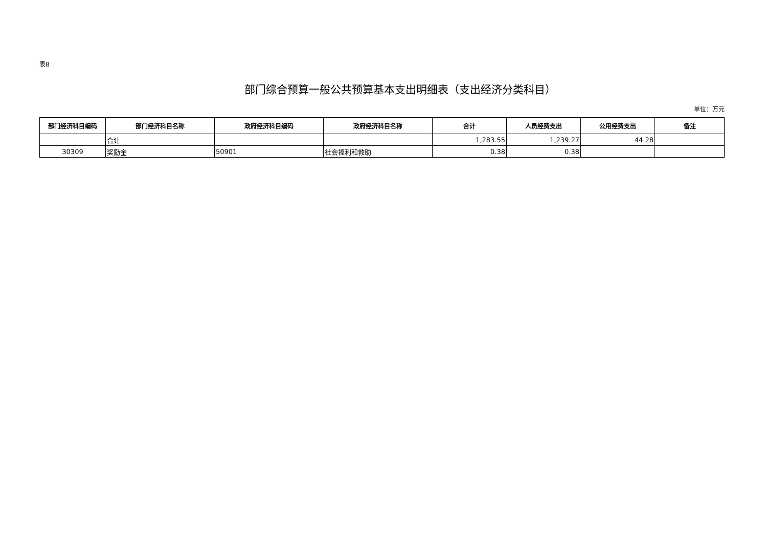表8
部门综合预算一般公共预算基本支出明细表（支出经济分类科目）
单位：万元
| 部门经济科目编码 | 部门经济科目名称 | 政府经济科目编码 | 政府经济科目名称 | 合计 | 人员经费支出 | 公用经费支出 | 备注 |
| --- | --- | --- | --- | --- | --- | --- | --- |
| | 合计 | | | 1,283.55 | 1,239.27 | 44.28 | |
| 30309 | 奖励金 | 50901 | 社会福利和救助 | 0.38 | 0.38 | | |